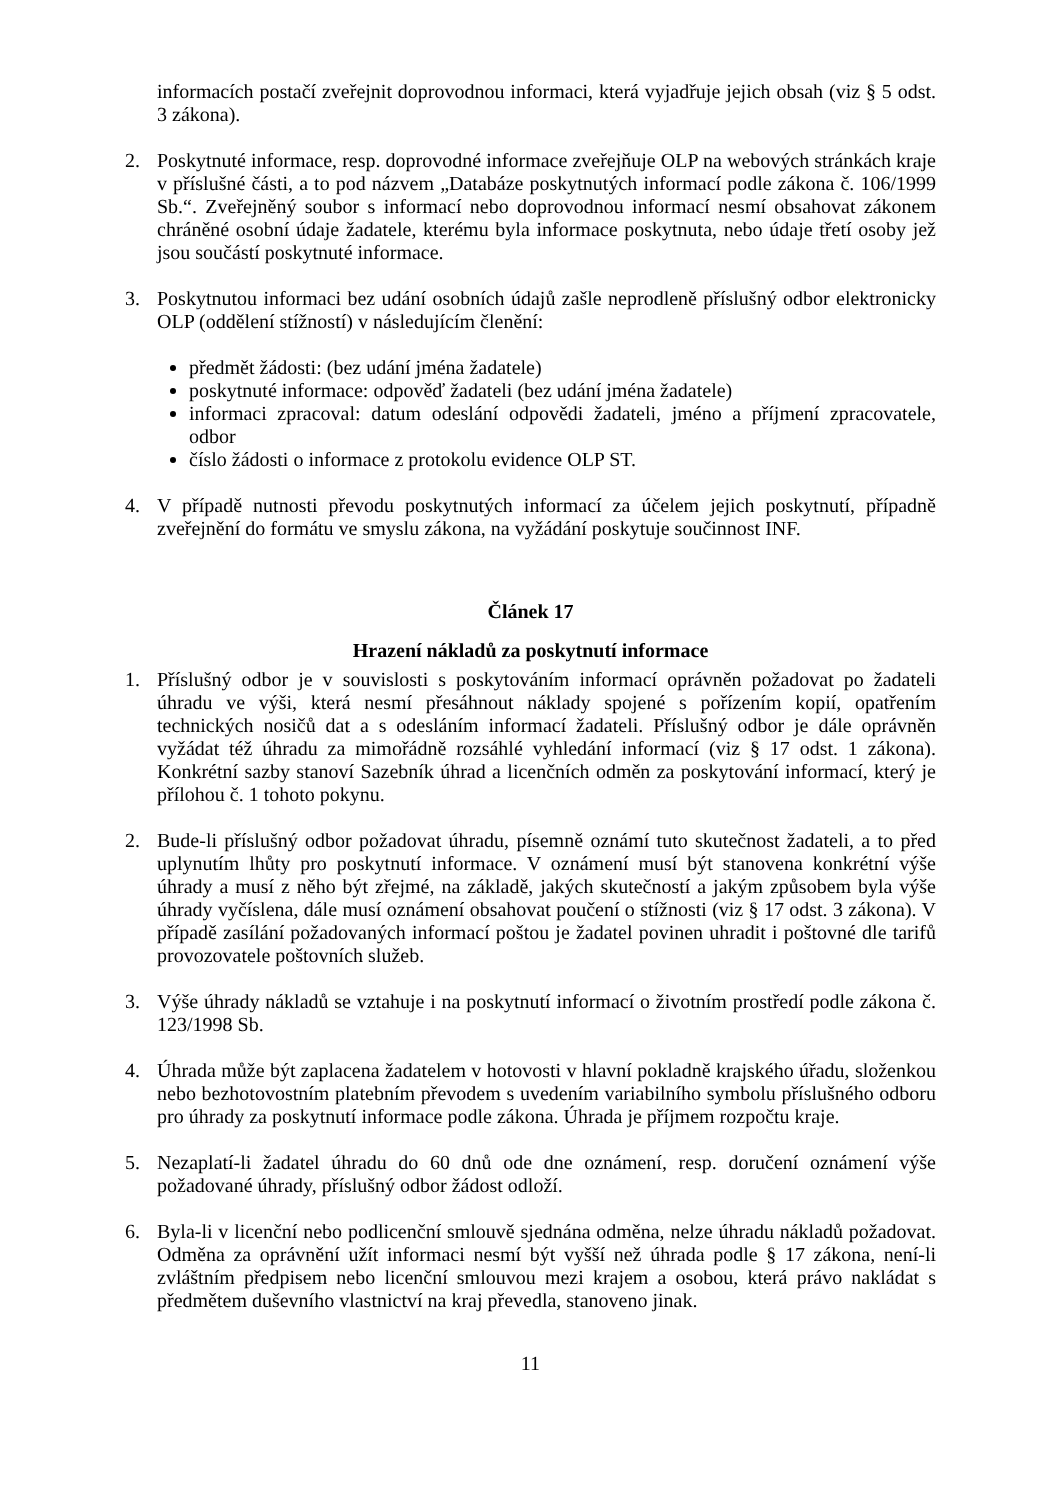informacích postačí zveřejnit doprovodnou informaci, která vyjadřuje jejich obsah (viz § 5 odst. 3 zákona).
2. Poskytnuté informace, resp. doprovodné informace zveřejňuje OLP na webových stránkách kraje v příslušné části, a to pod názvem „Databáze poskytnutých informací podle zákona č. 106/1999 Sb.“. Zveřejněný soubor s informací nebo doprovodnou informací nesmí obsahovat zákonem chráněné osobní údaje žadatele, kterému byla informace poskytnuta, nebo údaje třetí osoby jež jsou součástí poskytnuté informace.
3. Poskytnutou informaci bez udání osobních údajů zašle neprodleně příslušný odbor elektronicky OLP (oddělení stížností) v následujícím členění:
předmět žádosti: (bez udání jména žadatele)
poskytnuté informace: odpověď žadateli (bez udání jména žadatele)
informaci zpracoval: datum odeslání odpovědi žadateli, jméno a příjmení zpracovatele, odbor
číslo žádosti o informace z protokolu evidence OLP ST.
4. V případě nutnosti převodu poskytnutých informací za účelem jejich poskytnutí, případně zveřejnění do formátu ve smyslu zákona, na vyžádání poskytuje součinnost INF.
Článek 17
Hrazení nákladů za poskytnutí informace
1. Příslušný odbor je v souvislosti s poskytováním informací oprávněn požadovat po žadateli úhradu ve výši, která nesmí přesáhnout náklady spojené s pořízením kopií, opatřením technických nosičů dat a s odesláním informací žadateli. Příslušný odbor je dále oprávněn vyžádat též úhradu za mimořádně rozsáhlé vyhledání informací (viz § 17 odst. 1 zákona). Konkrétní sazby stanoví Sazebník úhrad a licenčních odměn za poskytování informací, který je přílohou č. 1 tohoto pokynu.
2. Bude-li příslušný odbor požadovat úhradu, písemně oznámí tuto skutečnost žadateli, a to před uplynutím lhůty pro poskytnutí informace. V oznámení musí být stanovena konkrétní výše úhrady a musí z něho být zřejmé, na základě, jakých skutečností a jakým způsobem byla výše úhrady vyčíslena, dále musí oznámení obsahovat poučení o stížnosti (viz § 17 odst. 3 zákona). V případě zasílání požadovaných informací poštou je žadatel povinen uhradit i poštovné dle tarifů provozovatele poštovních služeb.
3. Výše úhrady nákladů se vztahuje i na poskytnutí informací o životním prostředí podle zákona č. 123/1998 Sb.
4. Úhrada může být zaplacena žadatelem v hotovosti v hlavní pokladně krajského úřadu, složenkou nebo bezhotovostním platebním převodem s uvedením variabilního symbolu příslušného odboru pro úhrady za poskytnutí informace podle zákona. Úhrada je příjmem rozpočtu kraje.
5. Nezaplatí-li žadatel úhradu do 60 dnů ode dne oznámení, resp. doručení oznámení výše požadované úhrady, příslušný odbor žádost odloží.
6. Byla-li v licenční nebo podlicenční smlouvě sjednána odměna, nelze úhradu nákladů požadovat. Odměna za oprávnění užít informaci nesmí být vyšší než úhrada podle § 17 zákona, není-li zvláštním předpisem nebo licenční smlouvou mezi krajem a osobou, která právo nakládat s předmětem duševního vlastnictví na kraj převedla, stanoveno jinak.
11